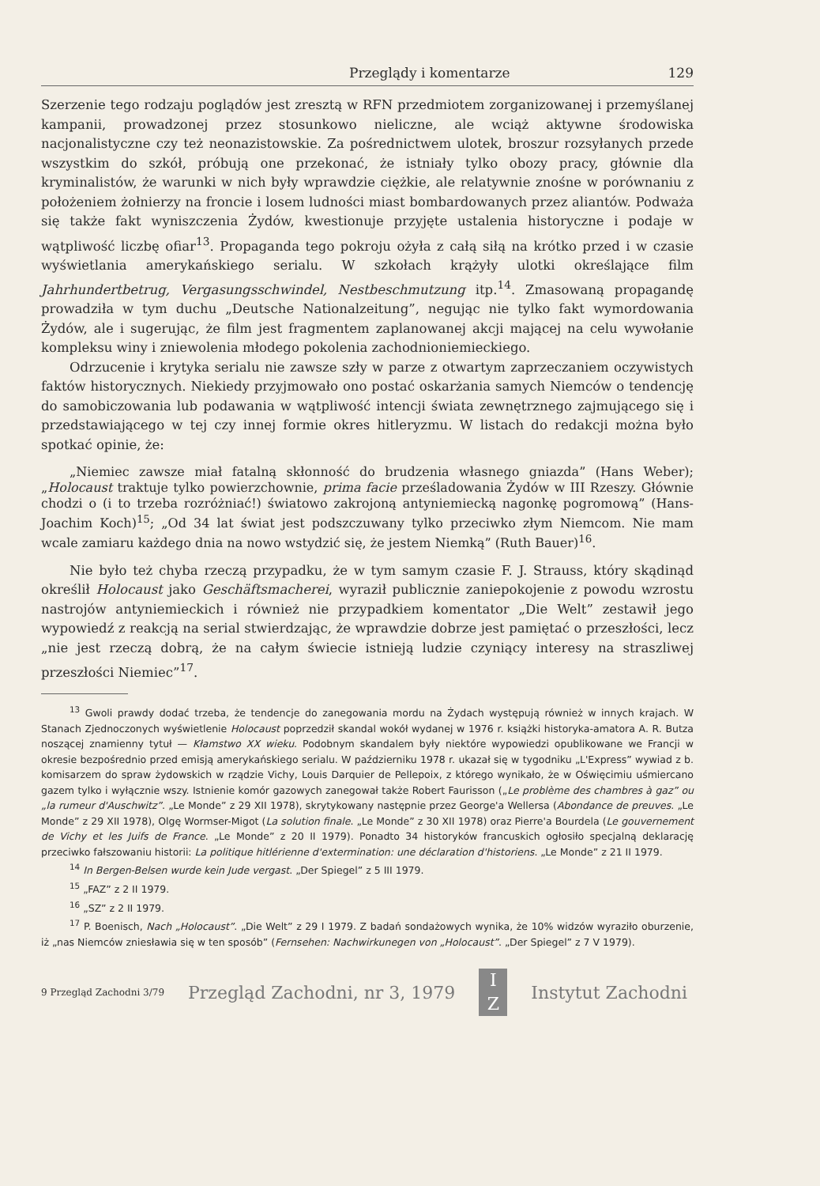Przeglądy i komentarze 129
Szerzenie tego rodzaju poglądów jest zresztą w RFN przedmiotem zorganizowanej i przemyślanej kampanii, prowadzonej przez stosunkowo nieliczne, ale wciąż aktywne środowiska nacjonalistyczne czy też neonazistowskie. Za pośrednictwem ulotek, broszur rozsyłanych przede wszystkim do szkół, próbują one przekonać, że istniały tylko obozy pracy, głównie dla kryminalistów, że warunki w nich były wprawdzie ciężkie, ale relatywnie znośne w porównaniu z położeniem żołnierzy na froncie i losem ludności miast bombardowanych przez aliantów. Podważa się także fakt wyniszczenia Żydów, kwestionuje przyjęte ustalenia historyczne i podaje w wątpliwość liczbę ofiar<sup>13</sup>. Propaganda tego pokroju ożyła z całą siłą na krótko przed i w czasie wyświetlania amerykańskiego serialu. W szkołach krążyły ulotki określające film Jahrhundertbetrug, Vergasungsschwindel, Nestbeschmutzung itp.<sup>14</sup>. Zmasowaną propagandę prowadziła w tym duchu „Deutsche Nationalzeitung”, negując nie tylko fakt wymordowania Żydów, ale i sugerując, że film jest fragmentem zaplanowanej akcji mającej na celu wywołanie kompleksu winy i zniewolenia młodego pokolenia zachodnioniemieckiego.
Odrzucenie i krytyka serialu nie zawsze szły w parze z otwartym zaprzeczaniem oczywistych faktów historycznych. Niekiedy przyjmowało ono postać oskarżania samych Niemców o tendencję do samobiczowania lub podawania w wątpliwość intencji świata zewnętrznego zajmującego się i przedstawiającego w tej czy innej formie okres hitleryzmu. W listach do redakcji można było spotkać opinie, że:
„Niemiec zawsze miał fatalną skłonność do brudzenia własnego gniazda” (Hans Weber); „Holocaust traktuje tylko powierzchownie, prima facie prześladowania Żydów w III Rzeszy. Głównie chodzi o (i to trzeba rozróżniać!) światowo zakrojoną antyniemiecką nagonkę pogromową” (Hans-Joachim Koch)<sup>15</sup>; „Od 34 lat świat jest podszczuwany tylko przeciwko złym Niemcom. Nie mam wcale zamiaru każdego dnia na nowo wstydzić się, że jestem Niemką” (Ruth Bauer)<sup>16</sup>.
Nie było też chyba rzeczą przypadku, że w tym samym czasie F. J. Strauss, który skądinąd określił Holocaust jako Geschäftsmacherei, wyraził publicznie zaniepokojenie z powodu wzrostu nastrojów antyniemieckich i również nie przypadkiem komentator „Die Welt” zestawił jego wypowiedź z reakcją na serial stwierdzając, że wprawdzie dobrze jest pamiętać o przeszłości, lecz „nie jest rzeczą dobrą, że na całym świecie istnieją ludzie czyniący interesy na straszliwej przeszłości Niemiec”<sup>17</sup>.
<sup>13</sup> Gwoli prawdy dodać trzeba, że tendencje do zanegowania mordu na Żydach występują również w innych krajach. W Stanach Zjednoczonych wyświetlenie Holocaust poprzedził skandal wokół wydanej w 1976 r. książki historyka-amatora A. R. Butza noszącej znamienny tytuł — Kłamstwo XX wieku. Podobnym skandalem były niektóre wypowiedzi opublikowane we Francji w okresie bezpośrednio przed emisją amerykańskiego serialu. W październiku 1978 r. ukazał się w tygodniku „L'Express” wywiad z b. komisarzem do spraw żydowskich w rządzie Vichy, Louis Darquier de Pellepoix, z którego wynikało, że w Oświęcimiu uśmiercano gazem tylko i wyłącznie wszy. Istnienie komór gazowych zanegował także Robert Faurisson („Le problème des chambres à gaz” ou „la rumeur d'Auschwitz”. „Le Monde” z 29 XII 1978), skrytykowany następnie przez George'a Wellersa (Abondance de preuves. „Le Monde” z 29 XII 1978), Olgę Wormser-Migot (La solution finale. „Le Monde” z 30 XII 1978) oraz Pierre'a Bourdela (Le gouvernement de Vichy et les Juifs de France. „Le Monde” z 20 II 1979). Ponadto 34 historyków francuskich ogłosiło specjalną deklarację przeciwko fałszowaniu historii: La politique hitlérienne d'extermination: une déclaration d'historiens. „Le Monde” z 21 II 1979.
<sup>14</sup> In Bergen-Belsen wurde kein Jude vergast. „Der Spiegel” z 5 III 1979.
<sup>15</sup> „FAZ” z 2 II 1979.
<sup>16</sup> „SZ” z 2 II 1979.
<sup>17</sup> P. Boenisch, Nach „Holocaust”. „Die Welt” z 29 I 1979. Z badań sondażowych wynika, że 10% widzów wyraziło oburzenie, iż „nas Niemców zniesławia się w ten sposób” (Fernsehen: Nachwirkunegen von „Holocaust”. „Der Spiegel” z 7 V 1979).
9 Przegląd Zachodni 3/79 Przegląd Zachodni, nr 3, 1979
I
Z
Instytut Zachodni